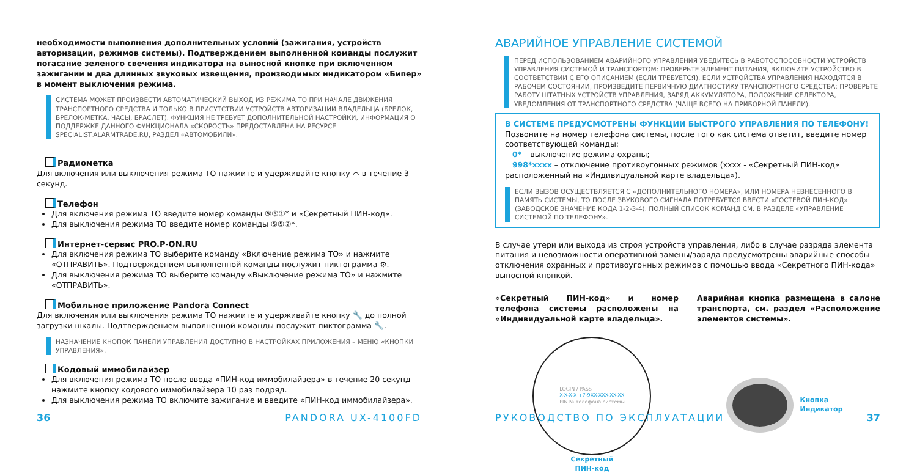необходимости выполнения дополнительных условий (зажигания, устройств авторизации, режимов системы). Подтверждением выполненной команды послужит погасание зеленого свечения индикатора на выносной кнопке при включенном зажигании и два длинных звуковых извещения, производимых индикатором «Бипер» в момент выключения режима.
СИСТЕМА МОЖЕТ ПРОИЗВЕСТИ АВТОМАТИЧЕСКИЙ ВЫХОД ИЗ РЕЖИМА ТО ПРИ НАЧАЛЕ ДВИЖЕНИЯ ТРАНСПОРТНОГО СРЕДСТВА И ТОЛЬКО В ПРИСУТСТВИИ УСТРОЙСТВ АВТОРИЗАЦИИ ВЛАДЕЛЬЦА (БРЕЛОК, БРЕЛОК-МЕТКА, ЧАСЫ, БРАСЛЕТ). ФУНКЦИЯ НЕ ТРЕБУЕТ ДОПОЛНИТЕЛЬНОЙ НАСТРОЙКИ, ИНФОРМАЦИЯ О ПОДДЕРЖКЕ ДАННОГО ФУНКЦИОНАЛА «СКОРОСТЬ» ПРЕДОСТАВЛЕНА НА РЕСУРСЕ SPECIALIST.ALARMTRADE.RU, РАЗДЕЛ «АВТОМОБИЛИ».
Радиометка
Для включения или выключения режима ТО нажмите и удерживайте кнопку ⌒ в течение 3 секунд.
Телефон
Для включения режима ТО введите номер команды ⑤⑤①* и «Секретный ПИН-код».
Для выключения режима ТО введите номер команды ⑤⑤②*.
Интернет-сервис PRO.P-ON.RU
Для включения режима ТО выберите команду «Включение режима ТО» и нажмите «ОТПРАВИТЬ». Подтверждением выполненной команды послужит пиктограмма ⚙.
Для выключения режима ТО выберите команду «Выключение режима ТО» и нажмите «ОТПРАВИТЬ».
Мобильное приложение Pandora Connect
Для включения или выключения режима ТО нажмите и удерживайте кнопку 🔧 до полной загрузки шкалы. Подтверждением выполненной команды послужит пиктограмма 🔧.
НАЗНАЧЕНИЕ КНОПОК ПАНЕЛИ УПРАВЛЕНИЯ ДОСТУПНО В НАСТРОЙКАХ ПРИЛОЖЕНИЯ – МЕНЮ «КНОПКИ УПРАВЛЕНИЯ».
Кодовый иммобилайзер
Для включения режима ТО после ввода «ПИН-код иммобилайзера» в течение 20 секунд нажмите кнопку кодового иммобилайзера 10 раз подряд.
Для выключения режима ТО включите зажигание и введите «ПИН-код иммобилайзера».
36 PANDORA UX-4100FD
АВАРИЙНОЕ УПРАВЛЕНИЕ СИСТЕМОЙ
ПЕРЕД ИСПОЛЬЗОВАНИЕМ АВАРИЙНОГО УПРАВЛЕНИЯ УБЕДИТЕСЬ В РАБОТОСПОСОБНОСТИ УСТРОЙСТВ УПРАВЛЕНИЯ СИСТЕМОЙ И ТРАНСПОРТОМ: ПРОВЕРЬТЕ ЭЛЕМЕНТ ПИТАНИЯ, ВКЛЮЧИТЕ УСТРОЙСТВО В СООТВЕТСТВИИ С ЕГО ОПИСАНИЕМ (ЕСЛИ ТРЕБУЕТСЯ). ЕСЛИ УСТРОЙСТВА УПРАВЛЕНИЯ НАХОДЯТСЯ В РАБОЧЕМ СОСТОЯНИИ, ПРОИЗВЕДИТЕ ПЕРВИЧНУЮ ДИАГНОСТИКУ ТРАНСПОРТНОГО СРЕДСТВА: ПРОВЕРЬТЕ РАБОТУ ШТАТНЫХ УСТРОЙСТВ УПРАВЛЕНИЯ, ЗАРЯД АККУМУЛЯТОРА, ПОЛОЖЕНИЕ СЕЛЕКТОРА, УВЕДОМЛЕНИЯ ОТ ТРАНСПОРТНОГО СРЕДСТВА (ЧАЩЕ ВСЕГО НА ПРИБОРНОЙ ПАНЕЛИ).
В СИСТЕМЕ ПРЕДУСМОТРЕНЫ ФУНКЦИИ БЫСТРОГО УПРАВЛЕНИЯ ПО ТЕЛЕФОНУ!
Позвоните на номер телефона системы, после того как система ответит, введите номер соответствующей команды:
0* – выключение режима охраны;
998*xxxx – отключение противоугонных режимов (xxxx - «Секретный ПИН-код» расположенный на «Индивидуальной карте владельца»).
ЕСЛИ ВЫЗОВ ОСУЩЕСТВЛЯЕТСЯ С «ДОПОЛНИТЕЛЬНОГО НОМЕРА», ИЛИ НОМЕРА НЕВНЕСЕННОГО В ПАМЯТЬ СИСТЕМЫ, ТО ПОСЛЕ ЗВУКОВОГО СИГНАЛА ПОТРЕБУЕТСЯ ВВЕСТИ «ГОСТЕВОЙ ПИН-КОД» (ЗАВОДСКОЕ ЗНАЧЕНИЕ КОДА 1-2-3-4). ПОЛНЫЙ СПИСОК КОМАНД СМ. В РАЗДЕЛЕ «УПРАВЛЕНИЕ СИСТЕМОЙ ПО ТЕЛЕФОНУ».
В случае утери или выхода из строя устройств управления, либо в случае разряда элемента питания и невозможности оперативной замены/заряда предусмотрены аварийные способы отключения охранных и противоугонных режимов с помощью ввода «Секретного ПИН-кода» выносной кнопкой.
«Секретный ПИН-код» и номер телефона системы расположены на «Индивидуальной карте владельца».
Аварийная кнопка размещена в салоне транспорта, см. раздел «Расположение элементов системы».
LOGIN / PASS
X-X-X-X +7-9XX-XXX-XX-XX
PIN № телефона системы
Секретный
ПИН-код
Кнопка
Индикатор
РУКОВОДСТВО ПО ЭКСПЛУАТАЦИИ 37